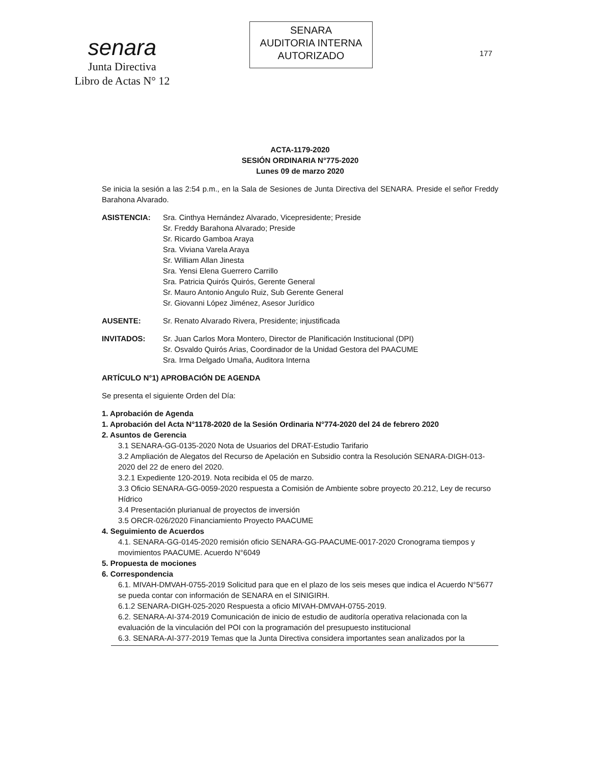senara
Junta Directiva
Libro de Actas N° 12
SENARA
AUDITORIA INTERNA
AUTORIZADO
177
ACTA-1179-2020
SESIÓN ORDINARIA N°775-2020
Lunes 09 de marzo 2020
Se inicia la sesión a las 2:54 p.m., en la Sala de Sesiones de Junta Directiva del SENARA. Preside el señor Freddy Barahona Alvarado.
ASISTENCIA: Sra. Cinthya Hernández Alvarado, Vicepresidente; Preside
Sr. Freddy Barahona Alvarado; Preside
Sr. Ricardo Gamboa Araya
Sra. Viviana Varela Araya
Sr. William Allan Jinesta
Sra. Yensi Elena Guerrero Carrillo
Sra. Patricia Quirós Quirós, Gerente General
Sr. Mauro Antonio Angulo Ruiz, Sub Gerente General
Sr. Giovanni López Jiménez, Asesor Jurídico
AUSENTE: Sr. Renato Alvarado Rivera, Presidente; injustificada
INVITADOS: Sr. Juan Carlos Mora Montero, Director de Planificación Institucional (DPI)
Sr. Osvaldo Quirós Arias, Coordinador de la Unidad Gestora del PAACUME
Sra. Irma Delgado Umaña, Auditora Interna
ARTÍCULO N°1) APROBACIÓN DE AGENDA
Se presenta el siguiente Orden del Día:
1. Aprobación de Agenda
1. Aprobación del Acta N°1178-2020 de la Sesión Ordinaria N°774-2020 del 24 de febrero 2020
2. Asuntos de Gerencia
3.1 SENARA-GG-0135-2020 Nota de Usuarios del DRAT-Estudio Tarifario
3.2 Ampliación de Alegatos del Recurso de Apelación en Subsidio contra la Resolución SENARA-DIGH-013-2020 del 22 de enero del 2020.
3.2.1 Expediente 120-2019. Nota recibida el 05 de marzo.
3.3 Oficio SENARA-GG-0059-2020 respuesta a Comisión de Ambiente sobre proyecto 20.212, Ley de recurso Hídrico
3.4 Presentación plurianual de proyectos de inversión
3.5 ORCR-026/2020 Financiamiento Proyecto PAACUME
4. Seguimiento de Acuerdos
4.1. SENARA-GG-0145-2020 remisión oficio SENARA-GG-PAACUME-0017-2020 Cronograma tiempos y movimientos PAACUME. Acuerdo N°6049
5. Propuesta de mociones
6. Correspondencia
6.1. MIVAH-DMVAH-0755-2019 Solicitud para que en el plazo de los seis meses que indica el Acuerdo N°5677 se pueda contar con información de SENARA en el SINIGIRH.
6.1.2 SENARA-DIGH-025-2020 Respuesta a oficio MIVAH-DMVAH-0755-2019.
6.2. SENARA-AI-374-2019 Comunicación de inicio de estudio de auditoría operativa relacionada con la evaluación de la vinculación del POI con la programación del presupuesto institucional
6.3. SENARA-AI-377-2019 Temas que la Junta Directiva considera importantes sean analizados por la